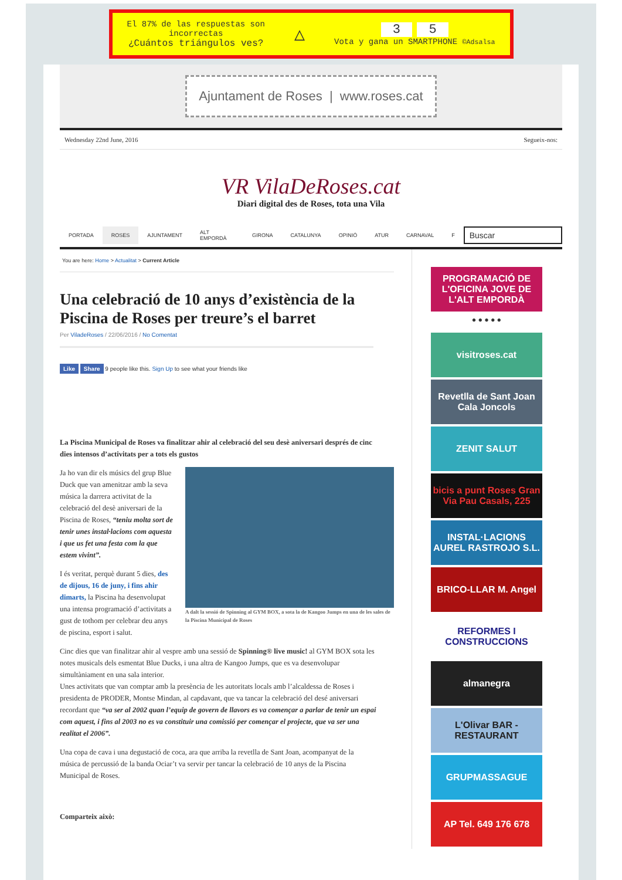El 87% de las respuestas son
incorrectas
¿Cuántos triángulos ves?
△
3 5
Vota y gana un SMARTPHONE ©Adsalsa
Ajuntament de Roses | www.roses.cat
Wednesday 22nd June, 2016 Segueix-nos:
VR VilaDeRoses.cat
Diari digital des de Roses, tota una Vila
PORTADA ROSES AJUNTAMENT ALT EMPORDÀ GIRONA CATALUNYA OPINIÓ ATUR CARNAVAL F Buscar
You are here: Home > Actualitat > Current Article
Una celebració de 10 anys d’existència de la Piscina de Roses per treure’s el barret
Per ViladeRoses / 22/06/2016 / No Comentat
Like Share 9 people like this. Sign Up to see what your friends like
La Piscina Municipal de Roses va finalitzar ahir al celebració del seu desè aniversari després de cinc dies intensos d’activitats per a tots els gustos
A dalt la sessió de Spinning al GYM BOX, a sota la de Kangoo Jumps en una de les sales de la Piscina Municipal de Roses
Ja ho van dir els músics del grup Blue Duck que van amenitzar amb la seva música la darrera activitat de la celebració del desè aniversari de la Piscina de Roses, “teniu molta sort de tenir unes instal·lacions com aquesta i que us fet una festa com la que estem vivint”.
I és veritat, perquè durant 5 dies, des de dijous, 16 de juny, i fins ahir dimarts, la Piscina ha desenvolupat una intensa programació d’activitats a gust de tothom per celebrar deu anys de piscina, esport i salut.
Cinc dies que van finalitzar ahir al vespre amb una sessió de Spinning® live music! al GYM BOX sota les notes musicals dels esmentat Blue Ducks, i una altra de Kangoo Jumps, que es va desenvolupar simultàniament en una sala interior.
Unes activitats que van comptar amb la presència de les autoritats locals amb l’alcaldessa de Roses i presidenta de PRODER, Montse Mindan, al capdavant, que va tancar la celebració del desé aniversari recordant que “va ser al 2002 quan l’equip de govern de llavors es va començar a parlar de tenir un espai com aquest, i fins al 2003 no es va constituir una comissió per començar el projecte, que va ser una realitat el 2006”.
Una copa de cava i una degustació de coca, ara que arriba la revetlla de Sant Joan, acompanyat de la música de percussió de la banda Ociar’t va servir per tancar la celebració de 10 anys de la Piscina Municipal de Roses.
Comparteix això:
PROGRAMACIÓ DE L'OFICINA JOVE DE L'ALT EMPORDÀ
● ● ● ● ●
visitroses.cat
Revetlla de Sant Joan Cala Joncols
ZENIT SALUT
bicis a punt Roses Gran Via Pau Casals, 225
INSTAL·LACIONS AUREL RASTROJO S.L.
BRICO-LLAR M. Angel
REFORMES I CONSTRUCCIONS
almanegra
L'Olivar BAR - RESTAURANT
GRUPMASSAGUE
AP Tel. 649 176 678